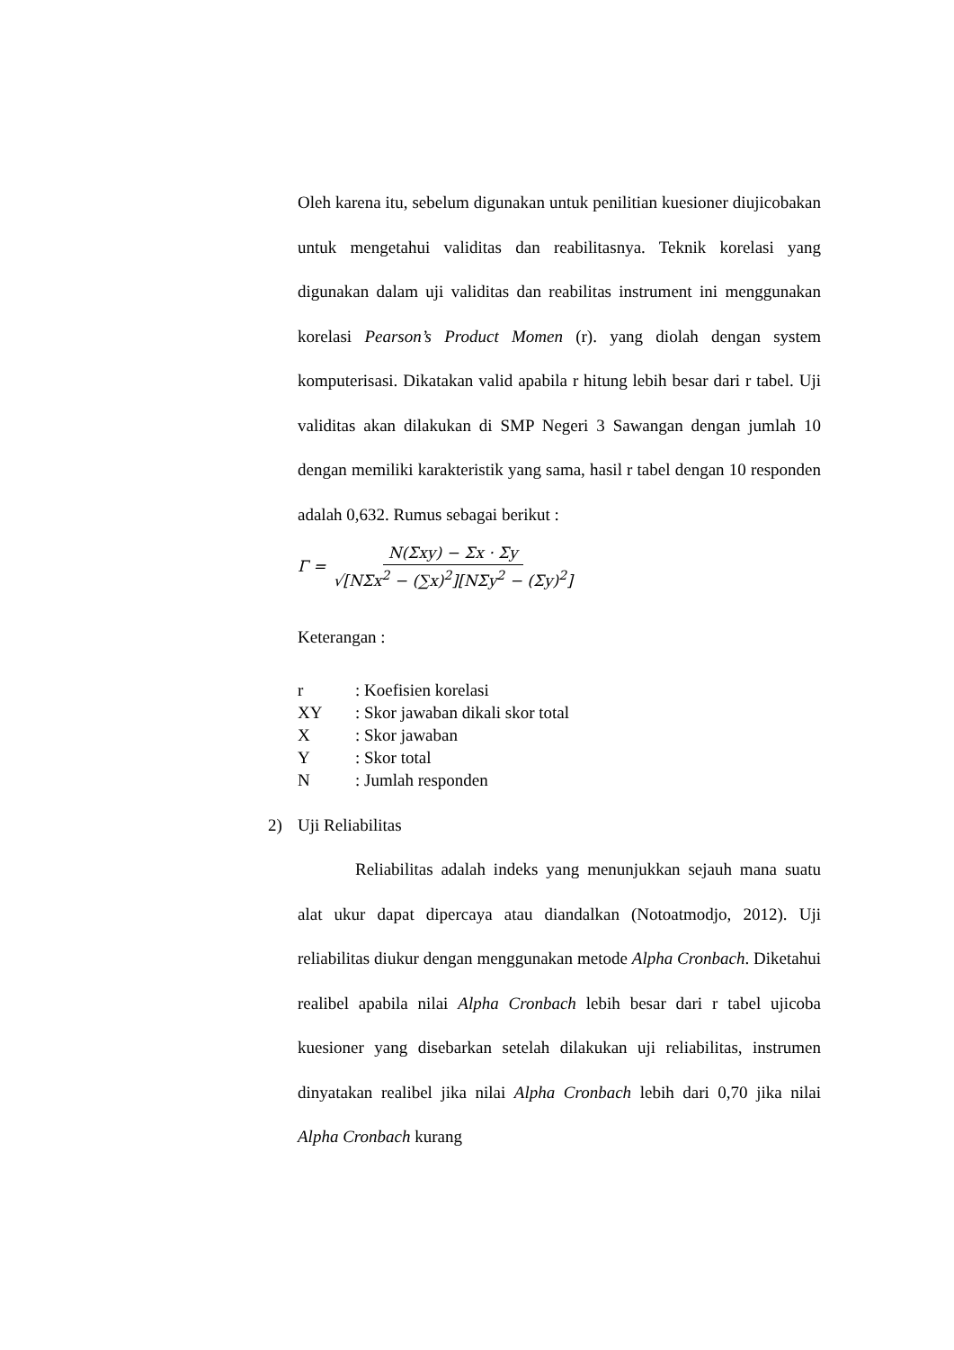Oleh karena itu, sebelum digunakan untuk penilitian kuesioner diujicobakan untuk mengetahui validitas dan reabilitasnya. Teknik korelasi yang digunakan dalam uji validitas dan reabilitas instrument ini menggunakan korelasi Pearson’s Product Momen (r). yang diolah dengan system komputerisasi. Dikatakan valid apabila r hitung lebih besar dari r tabel. Uji validitas akan dilakukan di SMP Negeri 3 Sawangan dengan jumlah 10 dengan memiliki karakteristik yang sama, hasil r tabel dengan 10 responden adalah 0,632. Rumus sebagai berikut :
Γ = N(Σxy) − Σx · Σy √[NΣx<sup>2</sup> − (∑x)<sup>2</sup>][NΣy<sup>2</sup> − (Σy)<sup>2</sup>]
Keterangan :
| r | : Koefisien korelasi |
| XY | : Skor jawaban dikali skor total |
| X | : Skor jawaban |
| Y | : Skor total |
| N | : Jumlah responden |
2) Uji Reliabilitas
Reliabilitas adalah indeks yang menunjukkan sejauh mana suatu alat ukur dapat dipercaya atau diandalkan (Notoatmodjo, 2012). Uji reliabilitas diukur dengan menggunakan metode Alpha Cronbach. Diketahui realibel apabila nilai Alpha Cronbach lebih besar dari r tabel ujicoba kuesioner yang disebarkan setelah dilakukan uji reliabilitas, instrumen dinyatakan realibel jika nilai Alpha Cronbach lebih dari 0,70 jika nilai Alpha Cronbach kurang